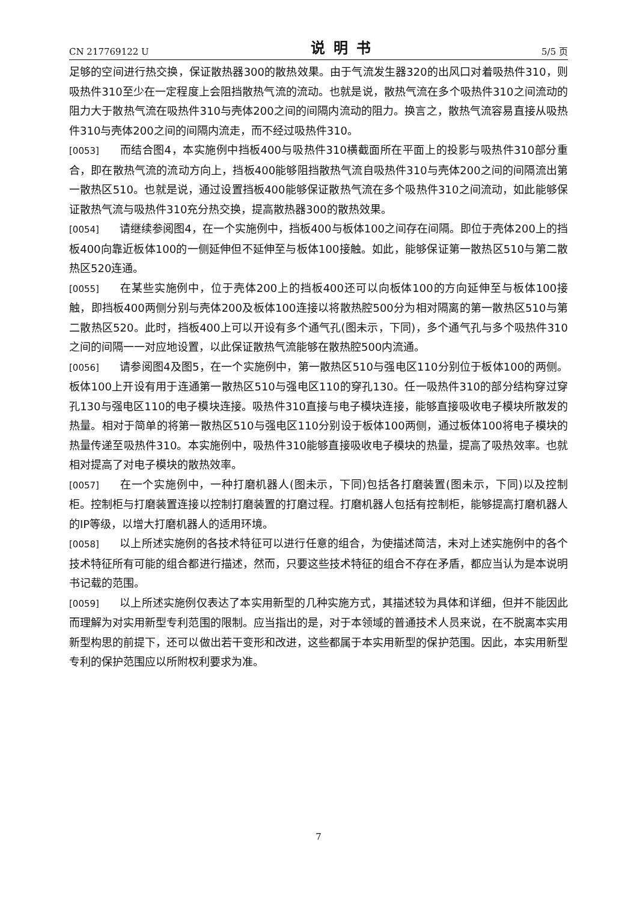CN 217769122 U 说明书 5/5 页
足够的空间进行热交换，保证散热器300的散热效果。由于气流发生器320的出风口对着吸热件310，则吸热件310至少在一定程度上会阻挡散热气流的流动。也就是说，散热气流在多个吸热件310之间流动的阻力大于散热气流在吸热件310与壳体200之间的间隔内流动的阻力。换言之，散热气流容易直接从吸热件310与壳体200之间的间隔内流走，而不经过吸热件310。
[0053] 而结合图4，本实施例中挡板400与吸热件310横截面所在平面上的投影与吸热件310部分重合，即在散热气流的流动方向上，挡板400能够阻挡散热气流自吸热件310与壳体200之间的间隔流出第一散热区510。也就是说，通过设置挡板400能够保证散热气流在多个吸热件310之间流动，如此能够保证散热气流与吸热件310充分热交换，提高散热器300的散热效果。
[0054] 请继续参阅图4，在一个实施例中，挡板400与板体100之间存在间隔。即位于壳体200上的挡板400向靠近板体100的一侧延伸但不延伸至与板体100接触。如此，能够保证第一散热区510与第二散热区520连通。
[0055] 在某些实施例中，位于壳体200上的挡板400还可以向板体100的方向延伸至与板体100接触，即挡板400两侧分别与壳体200及板体100连接以将散热腔500分为相对隔离的第一散热区510与第二散热区520。此时，挡板400上可以开设有多个通气孔(图未示，下同)，多个通气孔与多个吸热件310之间的间隔一一对应地设置，以此保证散热气流能够在散热腔500内流通。
[0056] 请参阅图4及图5，在一个实施例中，第一散热区510与强电区110分别位于板体100的两侧。板体100上开设有用于连通第一散热区510与强电区110的穿孔130。任一吸热件310的部分结构穿过穿孔130与强电区110的电子模块连接。吸热件310直接与电子模块连接，能够直接吸收电子模块所散发的热量。相对于简单的将第一散热区510与强电区110分别设于板体100两侧，通过板体100将电子模块的热量传递至吸热件310。本实施例中，吸热件310能够直接吸收电子模块的热量，提高了吸热效率。也就相对提高了对电子模块的散热效率。
[0057] 在一个实施例中，一种打磨机器人(图未示，下同)包括各打磨装置(图未示，下同)以及控制柜。控制柜与打磨装置连接以控制打磨装置的打磨过程。打磨机器人包括有控制柜，能够提高打磨机器人的IP等级，以增大打磨机器人的适用环境。
[0058] 以上所述实施例的各技术特征可以进行任意的组合，为使描述简洁，未对上述实施例中的各个技术特征所有可能的组合都进行描述，然而，只要这些技术特征的组合不存在矛盾，都应当认为是本说明书记载的范围。
[0059] 以上所述实施例仅表达了本实用新型的几种实施方式，其描述较为具体和详细，但并不能因此而理解为对实用新型专利范围的限制。应当指出的是，对于本领域的普通技术人员来说，在不脱离本实用新型构思的前提下，还可以做出若干变形和改进，这些都属于本实用新型的保护范围。因此，本实用新型专利的保护范围应以所附权利要求为准。
7